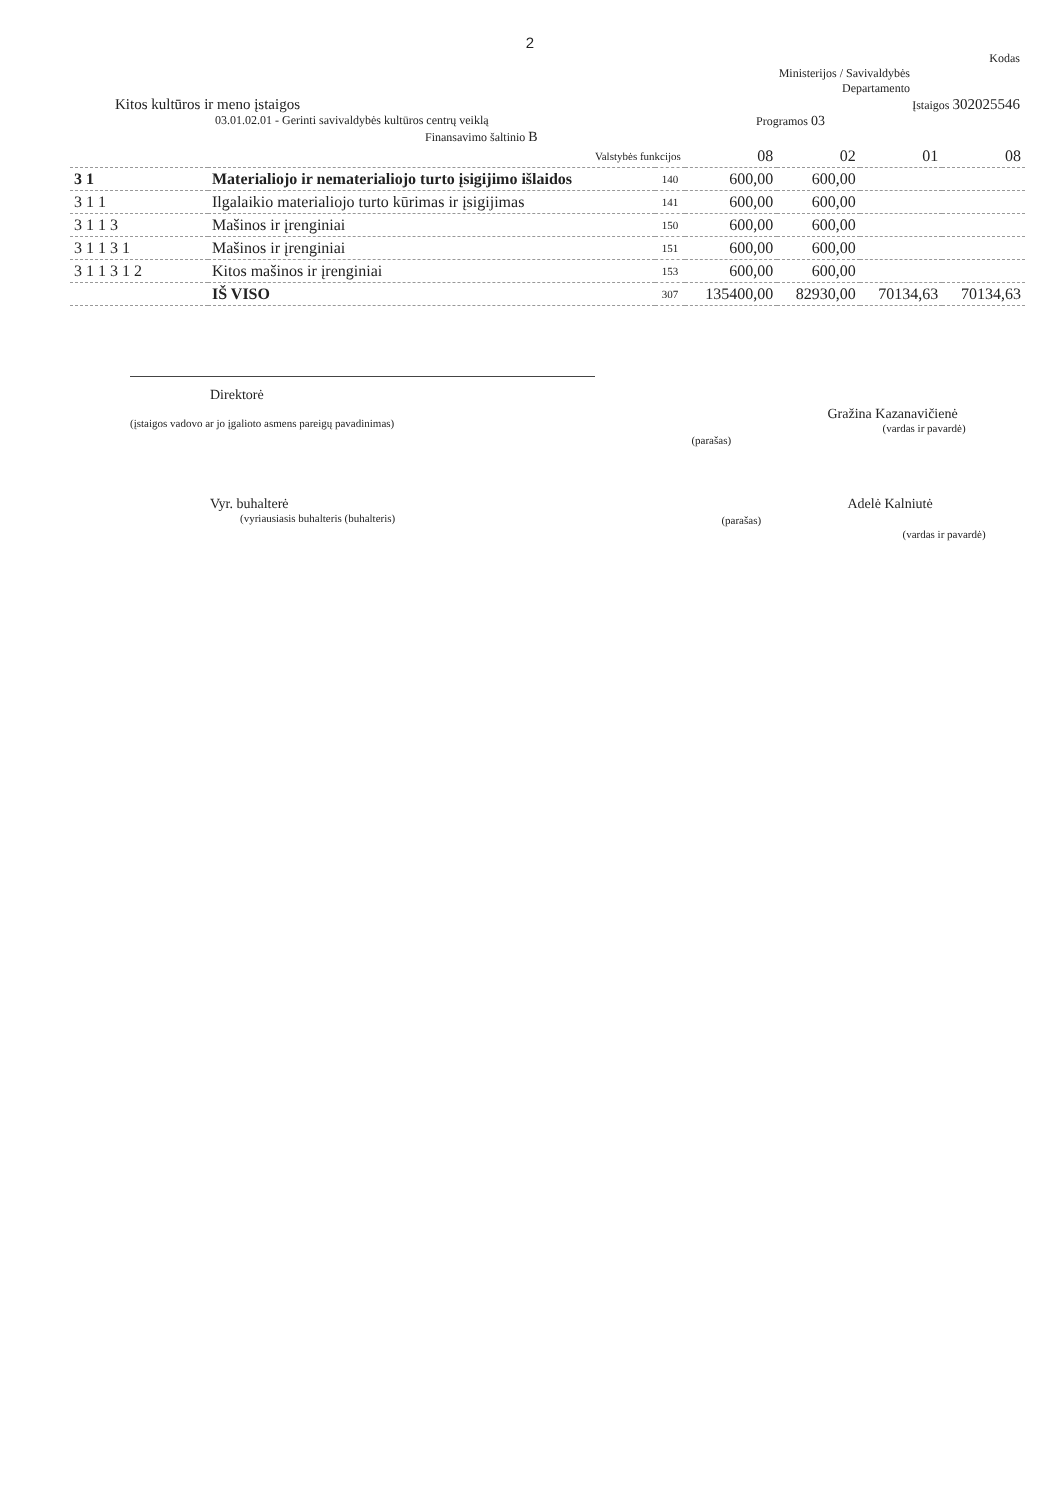2
Kodas
Ministerijos / Savivaldybės
Departamento
Kitos kultūros ir meno įstaigos Įstaigos 302025546
03.01.02.01 - Gerinti savivaldybės kultūros centrų veiklą Programos 03
Finansavimo šaltinio B
| Valstybės funkcijos | | | 08 | 02 | 01 | 08 |
| 3 1 | Materialiojo ir nematerialiojo turto įsigijimo išlaidos | 140 | 600,00 | 600,00 | | |
| 3 1 1 | Ilgalaikio materialiojo turto kūrimas ir įsigijimas | 141 | 600,00 | 600,00 | | |
| 3 1 1 3 | Mašinos ir įrenginiai | 150 | 600,00 | 600,00 | | |
| 3 1 1 3 1 | Mašinos ir įrenginiai | 151 | 600,00 | 600,00 | | |
| 3 1 1 3 1 2 | Kitos mašinos ir įrenginiai | 153 | 600,00 | 600,00 | | |
| | IŠ VISO | 307 | 135400,00 | 82930,00 | 70134,63 | 70134,63 |
Direktorė
(įstaigos vadovo ar jo įgalioto asmens pareigų pavadinimas)
(parašas)
Gražina Kazanavičienė
(vardas ir pavardė)
Vyr. buhalterė
(vyriausiasis buhalteris (buhalteris)
(parašas)
Adelė Kalniutė
(vardas ir pavardė)